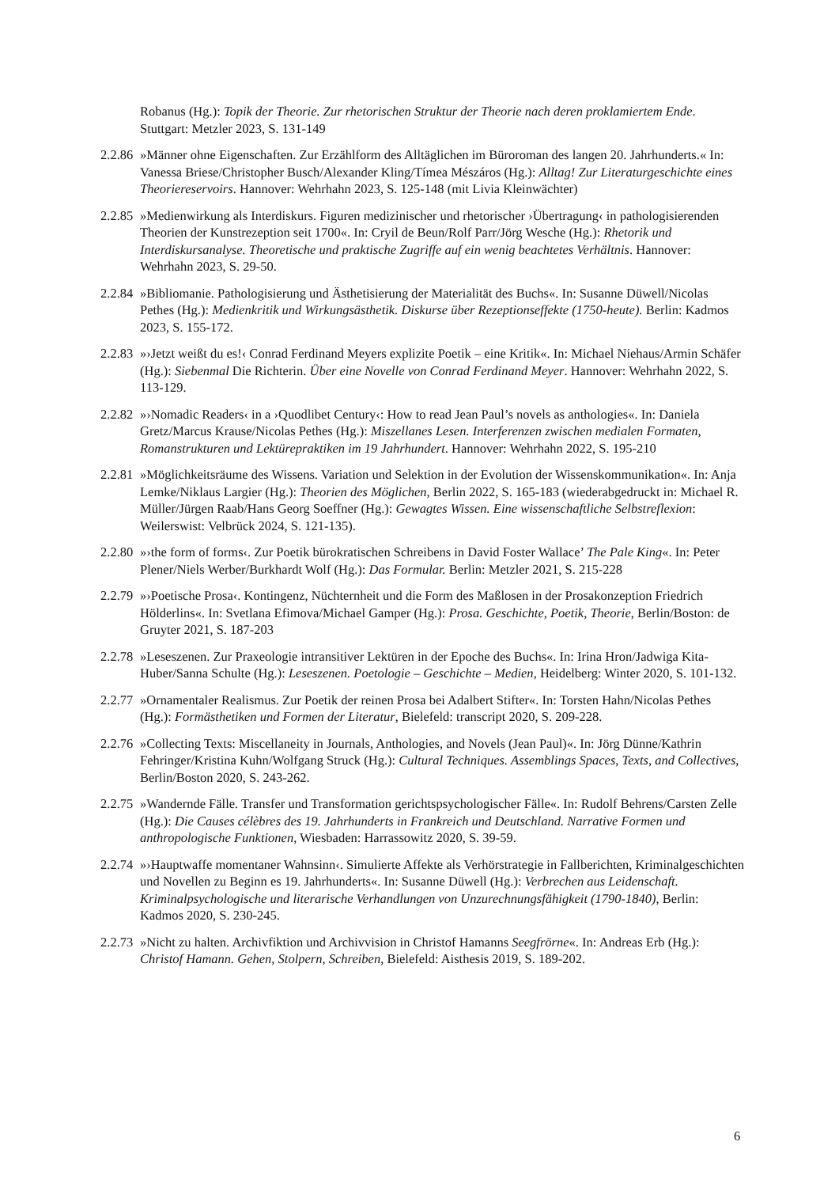Robanus (Hg.): Topik der Theorie. Zur rhetorischen Struktur der Theorie nach deren proklamiertem Ende. Stuttgart: Metzler 2023, S. 131-149
2.2.86 »Männer ohne Eigenschaften. Zur Erzählform des Alltäglichen im Büroroman des langen 20. Jahrhunderts.« In: Vanessa Briese/Christopher Busch/Alexander Kling/Tímea Mészáros (Hg.): Alltag! Zur Literaturgeschichte eines Theoriereservoirs. Hannover: Wehrhahn 2023, S. 125-148 (mit Livia Kleinwächter)
2.2.85 »Medienwirkung als Interdiskurs. Figuren medizinischer und rhetorischer ›Übertragung‹ in pathologisierenden Theorien der Kunstrezeption seit 1700«. In: Cryil de Beun/Rolf Parr/Jörg Wesche (Hg.): Rhetorik und Interdiskursanalyse. Theoretische und praktische Zugriffe auf ein wenig beachtetes Verhältnis. Hannover: Wehrhahn 2023, S. 29-50.
2.2.84 »Bibliomanie. Pathologisierung und Ästhetisierung der Materialität des Buchs«. In: Susanne Düwell/Nicolas Pethes (Hg.): Medienkritik und Wirkungsästhetik. Diskurse über Rezeptionseffekte (1750-heute). Berlin: Kadmos 2023, S. 155-172.
2.2.83 »›Jetzt weißt du es!‹ Conrad Ferdinand Meyers explizite Poetik – eine Kritik«. In: Michael Niehaus/Armin Schäfer (Hg.): Siebenmal Die Richterin. Über eine Novelle von Conrad Ferdinand Meyer. Hannover: Wehrhahn 2022, S. 113-129.
2.2.82 »›Nomadic Readers‹ in a ›Quodlibet Century‹: How to read Jean Paul’s novels as anthologies«. In: Daniela Gretz/Marcus Krause/Nicolas Pethes (Hg.): Miszellanes Lesen. Interferenzen zwischen medialen Formaten, Romanstrukturen und Lektürepraktiken im 19 Jahrhundert. Hannover: Wehrhahn 2022, S. 195-210
2.2.81 »Möglichkeitsräume des Wissens. Variation und Selektion in der Evolution der Wissenskommunikation«. In: Anja Lemke/Niklaus Largier (Hg.): Theorien des Möglichen, Berlin 2022, S. 165-183 (wiederabgedruckt in: Michael R. Müller/Jürgen Raab/Hans Georg Soeffner (Hg.): Gewagtes Wissen. Eine wissenschaftliche Selbstreflexion: Weilerswist: Velbrück 2024, S. 121-135).
2.2.80 »›the form of forms‹. Zur Poetik bürokratischen Schreibens in David Foster Wallace’ The Pale King«. In: Peter Plener/Niels Werber/Burkhardt Wolf (Hg.): Das Formular. Berlin: Metzler 2021, S. 215-228
2.2.79 »›Poetische Prosa‹. Kontingenz, Nüchternheit und die Form des Maßlosen in der Prosakonzeption Friedrich Hölderlins«. In: Svetlana Efimova/Michael Gamper (Hg.): Prosa. Geschichte, Poetik, Theorie, Berlin/Boston: de Gruyter 2021, S. 187-203
2.2.78 »Leseszenen. Zur Praxeologie intransitiver Lektüren in der Epoche des Buchs«. In: Irina Hron/Jadwiga Kita-Huber/Sanna Schulte (Hg.): Leseszenen. Poetologie – Geschichte – Medien, Heidelberg: Winter 2020, S. 101-132.
2.2.77 »Ornamentaler Realismus. Zur Poetik der reinen Prosa bei Adalbert Stifter«. In: Torsten Hahn/Nicolas Pethes (Hg.): Formästhetiken und Formen der Literatur, Bielefeld: transcript 2020, S. 209-228.
2.2.76 »Collecting Texts: Miscellaneity in Journals, Anthologies, and Novels (Jean Paul)«. In: Jörg Dünne/Kathrin Fehringer/Kristina Kuhn/Wolfgang Struck (Hg.): Cultural Techniques. Assemblings Spaces, Texts, and Collectives, Berlin/Boston 2020, S. 243-262.
2.2.75 »Wandernde Fälle. Transfer und Transformation gerichtspsychologischer Fälle«. In: Rudolf Behrens/Carsten Zelle (Hg.): Die Causes célèbres des 19. Jahrhunderts in Frankreich und Deutschland. Narrative Formen und anthropologische Funktionen, Wiesbaden: Harrassowitz 2020, S. 39-59.
2.2.74 »›Hauptwaffe momentaner Wahnsinn‹. Simulierte Affekte als Verhörstrategie in Fallberichten, Kriminalgeschichten und Novellen zu Beginn es 19. Jahrhunderts«. In: Susanne Düwell (Hg.): Verbrechen aus Leidenschaft. Kriminalpsychologische und literarische Verhandlungen von Unzurechnungsfähigkeit (1790-1840), Berlin: Kadmos 2020, S. 230-245.
2.2.73 »Nicht zu halten. Archivfiktion und Archivvision in Christof Hamanns Seegfrörne«. In: Andreas Erb (Hg.): Christof Hamann. Gehen, Stolpern, Schreiben, Bielefeld: Aisthesis 2019, S. 189-202.
6